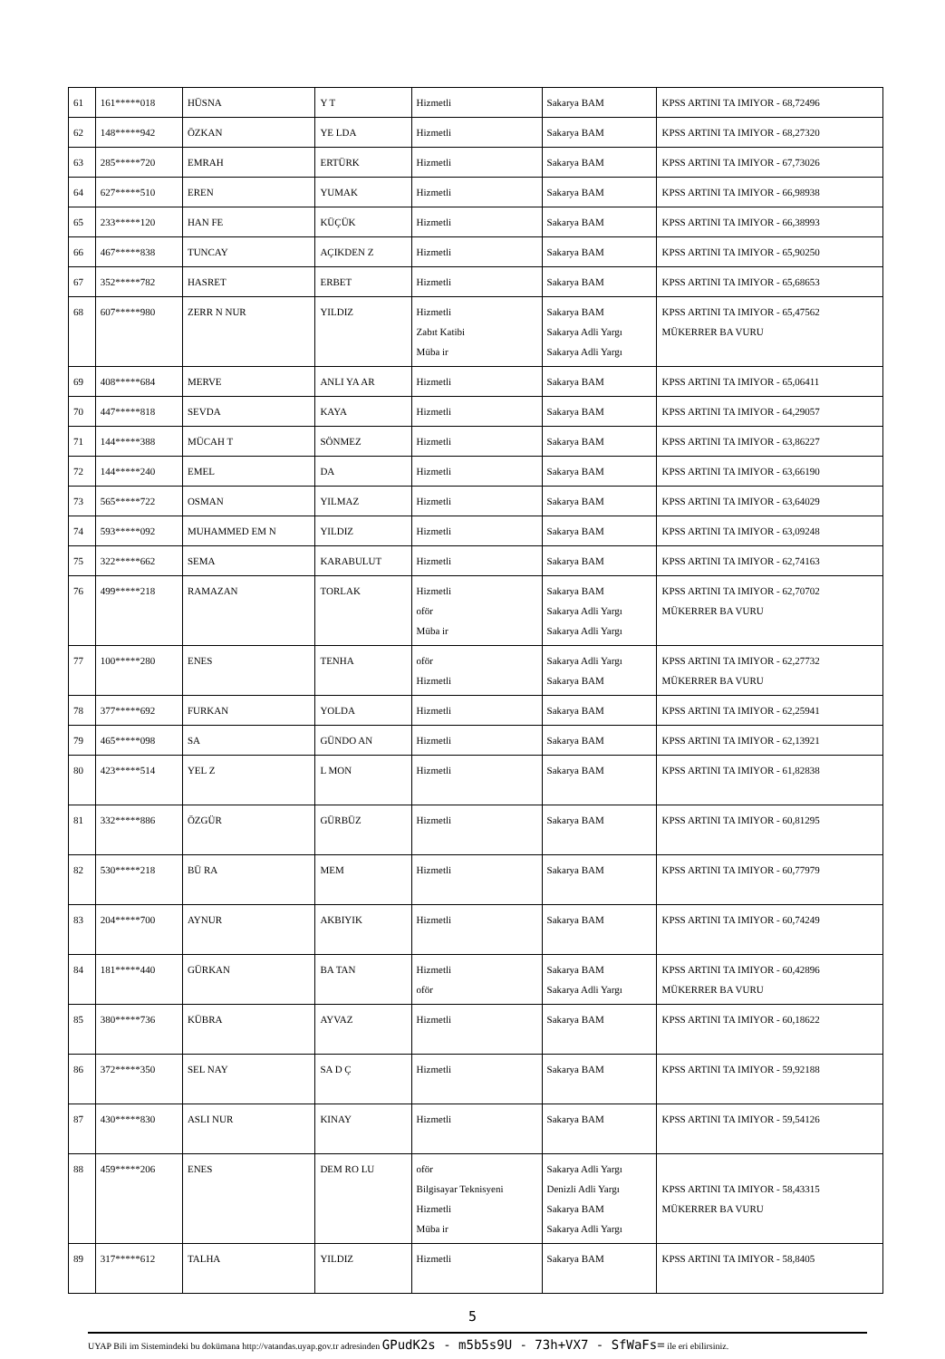| 61 | 161*****018 | HÜSNA | Y T | Hizmetli | Sakarya BAM | KPSS ARTINI TA IMIYOR - 68,72496 |
| 62 | 148*****942 | ÖZKAN | YE LDA | Hizmetli | Sakarya BAM | KPSS ARTINI TA IMIYOR - 68,27320 |
| 63 | 285*****720 | EMRAH | ERTÜRK | Hizmetli | Sakarya BAM | KPSS ARTINI TA IMIYOR - 67,73026 |
| 64 | 627*****510 | EREN | YUMAK | Hizmetli | Sakarya BAM | KPSS ARTINI TA IMIYOR - 66,98938 |
| 65 | 233*****120 | HAN FE | KÜÇÜK | Hizmetli | Sakarya BAM | KPSS ARTINI TA IMIYOR - 66,38993 |
| 66 | 467*****838 | TUNCAY | AÇIKDEN Z | Hizmetli | Sakarya BAM | KPSS ARTINI TA IMIYOR - 65,90250 |
| 67 | 352*****782 | HASRET | ERBET | Hizmetli | Sakarya BAM | KPSS ARTINI TA IMIYOR - 65,68653 |
| 68 | 607*****980 | ZERR N NUR | YILDIZ | Hizmetli Zabıt Katibi Müba ir | Sakarya BAM Sakarya Adli Yargı Sakarya Adli Yargı | KPSS ARTINI TA IMIYOR - 65,47562 MÜKERRER BA VURU |
| 69 | 408*****684 | MERVE | ANLI YA AR | Hizmetli | Sakarya BAM | KPSS ARTINI TA IMIYOR - 65,06411 |
| 70 | 447*****818 | SEVDA | KAYA | Hizmetli | Sakarya BAM | KPSS ARTINI TA IMIYOR - 64,29057 |
| 71 | 144*****388 | MÜCAH T | SÖNMEZ | Hizmetli | Sakarya BAM | KPSS ARTINI TA IMIYOR - 63,86227 |
| 72 | 144*****240 | EMEL | DA | Hizmetli | Sakarya BAM | KPSS ARTINI TA IMIYOR - 63,66190 |
| 73 | 565*****722 | OSMAN | YILMAZ | Hizmetli | Sakarya BAM | KPSS ARTINI TA IMIYOR - 63,64029 |
| 74 | 593*****092 | MUHAMMED EM N | YILDIZ | Hizmetli | Sakarya BAM | KPSS ARTINI TA IMIYOR - 63,09248 |
| 75 | 322*****662 | SEMA | KARABULUT | Hizmetli | Sakarya BAM | KPSS ARTINI TA IMIYOR - 62,74163 |
| 76 | 499*****218 | RAMAZAN | TORLAK | Hizmetli oför Müba ir | Sakarya BAM Sakarya Adli Yargı Sakarya Adli Yargı | KPSS ARTINI TA IMIYOR - 62,70702 MÜKERRER BA VURU |
| 77 | 100*****280 | ENES | TENHA | oför Hizmetli | Sakarya Adli Yargı Sakarya BAM | KPSS ARTINI TA IMIYOR - 62,27732 MÜKERRER BA VURU |
| 78 | 377*****692 | FURKAN | YOLDA | Hizmetli | Sakarya BAM | KPSS ARTINI TA IMIYOR - 62,25941 |
| 79 | 465*****098 | SA | GÜNDO AN | Hizmetli | Sakarya BAM | KPSS ARTINI TA IMIYOR - 62,13921 |
| 80 | 423*****514 | YEL Z | L MON | Hizmetli | Sakarya BAM | KPSS ARTINI TA IMIYOR - 61,82838 |
| 81 | 332*****886 | ÖZGÜR | GÜRBÜZ | Hizmetli | Sakarya BAM | KPSS ARTINI TA IMIYOR - 60,81295 |
| 82 | 530*****218 | BÜ RA | MEM | Hizmetli | Sakarya BAM | KPSS ARTINI TA IMIYOR - 60,77979 |
| 83 | 204*****700 | AYNUR | AKBIYIK | Hizmetli | Sakarya BAM | KPSS ARTINI TA IMIYOR - 60,74249 |
| 84 | 181*****440 | GÜRKAN | BA TAN | Hizmetli oför | Sakarya BAM Sakarya Adli Yargı | KPSS ARTINI TA IMIYOR - 60,42896 MÜKERRER BA VURU |
| 85 | 380*****736 | KÜBRA | AYVAZ | Hizmetli | Sakarya BAM | KPSS ARTINI TA IMIYOR - 60,18622 |
| 86 | 372*****350 | SEL NAY | SA D Ç | Hizmetli | Sakarya BAM | KPSS ARTINI TA IMIYOR - 59,92188 |
| 87 | 430*****830 | ASLI NUR | KINAY | Hizmetli | Sakarya BAM | KPSS ARTINI TA IMIYOR - 59,54126 |
| 88 | 459*****206 | ENES | DEM RO LU | oför Bilgisayar Teknisyeni Hizmetli Müba ir | Sakarya Adli Yargı Denizli Adli Yargı Sakarya BAM Sakarya Adli Yargı | KPSS ARTINI TA IMIYOR - 58,43315 MÜKERRER BA VURU |
| 89 | 317*****612 | TALHA | YILDIZ | Hizmetli | Sakarya BAM | KPSS ARTINI TA IMIYOR - 58,8405 |
5
UYAP Bili im Sistemindeki bu dokümana http://vatandas.uyap.gov.tr adresinden GPudK2s - m5b5s9U - 73h+VX7 - SfWaFs= ile eri ebilirsiniz.